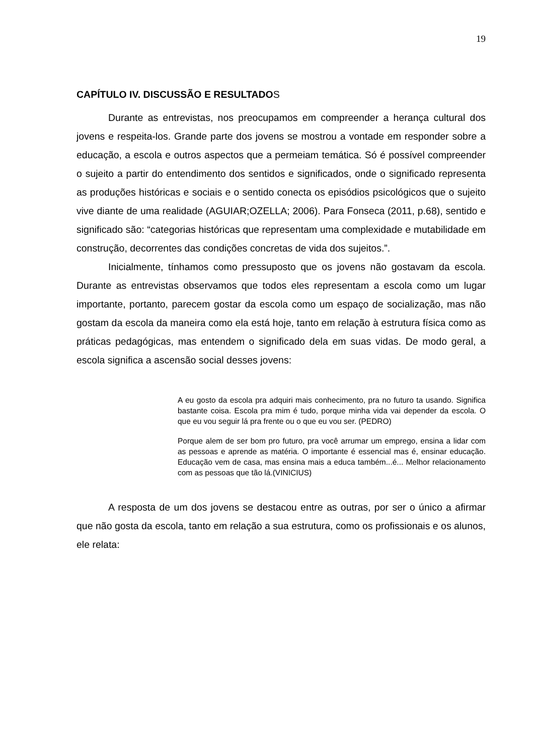19
CAPÍTULO IV. DISCUSSÃO E RESULTADOS
Durante as entrevistas, nos preocupamos em compreender a herança cultural dos jovens e respeita-los. Grande parte dos jovens se mostrou a vontade em responder sobre a educação, a escola e outros aspectos que a permeiam temática. Só é possível compreender o sujeito a partir do entendimento dos sentidos e significados, onde o significado representa as produções históricas e sociais e o sentido conecta os episódios psicológicos que o sujeito vive diante de uma realidade (AGUIAR;OZELLA; 2006). Para Fonseca (2011, p.68), sentido e significado são: “categorias históricas que representam uma complexidade e mutabilidade em construção, decorrentes das condições concretas de vida dos sujeitos.”.
Inicialmente, tínhamos como pressuposto que os jovens não gostavam da escola. Durante as entrevistas observamos que todos eles representam a escola como um lugar importante, portanto, parecem gostar da escola como um espaço de socialização, mas não gostam da escola da maneira como ela está hoje, tanto em relação à estrutura física como as práticas pedagógicas, mas entendem o significado dela em suas vidas. De modo geral, a escola significa a ascensão social desses jovens:
A eu gosto da escola pra adquiri mais conhecimento, pra no futuro ta usando. Significa bastante coisa. Escola pra mim é tudo, porque minha vida vai depender da escola. O que eu vou seguir lá pra frente ou o que eu vou ser. (PEDRO)
Porque alem de ser bom pro futuro, pra você arrumar um emprego, ensina a lidar com as pessoas e aprende as matéria. O importante é essencial mas é, ensinar educação. Educação vem de casa, mas ensina mais a educa também...é... Melhor relacionamento com as pessoas que tão lá.(VINICIUS)
A resposta de um dos jovens se destacou entre as outras, por ser o único a afirmar que não gosta da escola, tanto em relação a sua estrutura, como os profissionais e os alunos, ele relata: